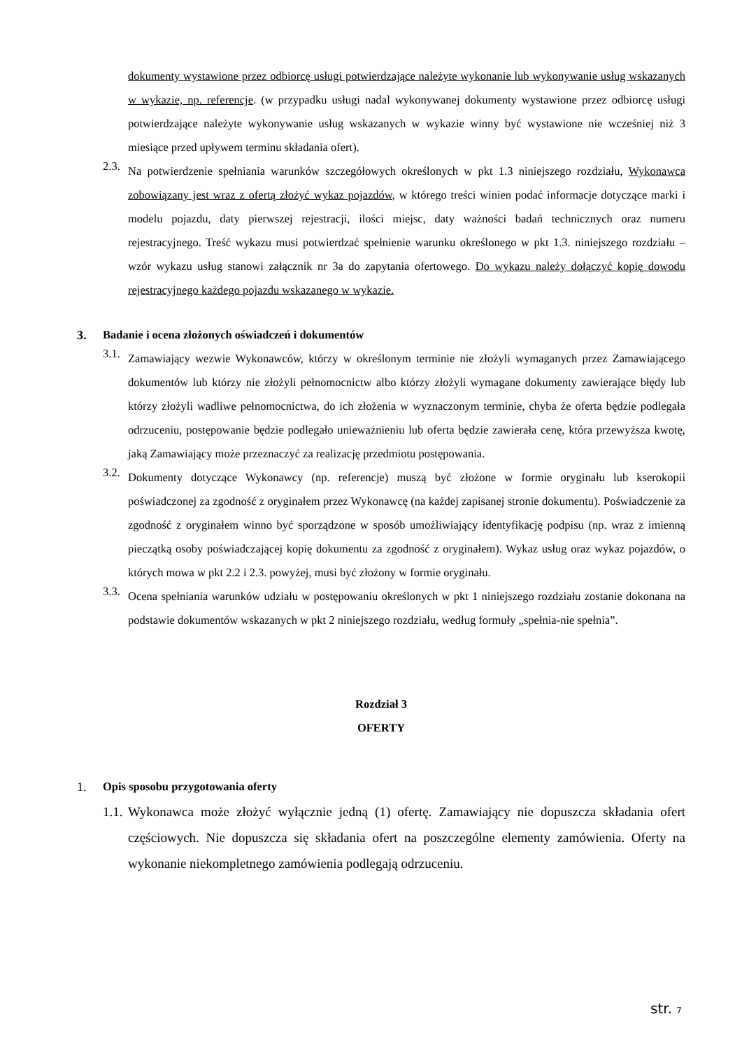dokumenty wystawione przez odbiorcę usługi potwierdzające należyte wykonanie lub wykonywanie usług wskazanych w wykazie, np. referencje. (w przypadku usługi nadal wykonywanej dokumenty wystawione przez odbiorcę usługi potwierdzające należyte wykonywanie usług wskazanych w wykazie winny być wystawione nie wcześniej niż 3 miesiące przed upływem terminu składania ofert).
2.3.
Na potwierdzenie spełniania warunków szczegółowych określonych w pkt 1.3 niniejszego rozdziału, Wykonawca zobowiązany jest wraz z ofertą złożyć wykaz pojazdów, w którego treści winien podać informacje dotyczące marki i modelu pojazdu, daty pierwszej rejestracji, ilości miejsc, daty ważności badań technicznych oraz numeru rejestracyjnego. Treść wykazu musi potwierdzać spełnienie warunku określonego w pkt 1.3. niniejszego rozdziału – wzór wykazu usług stanowi załącznik nr 3a do zapytania ofertowego. Do wykazu należy dołączyć kopię dowodu rejestracyjnego każdego pojazdu wskazanego w wykazie.
3. Badanie i ocena złożonych oświadczeń i dokumentów
3.1.
Zamawiający wezwie Wykonawców, którzy w określonym terminie nie złożyli wymaganych przez Zamawiającego dokumentów lub którzy nie złożyli pełnomocnictw albo którzy złożyli wymagane dokumenty zawierające błędy lub którzy złożyli wadliwe pełnomocnictwa, do ich złożenia w wyznaczonym terminie, chyba że oferta będzie podlegała odrzuceniu, postępowanie będzie podlegało unieważnieniu lub oferta będzie zawierała cenę, która przewyższa kwotę, jaką Zamawiający może przeznaczyć za realizację przedmiotu postępowania.
3.2.
Dokumenty dotyczące Wykonawcy (np. referencje) muszą być złożone w formie oryginału lub kserokopii poświadczonej za zgodność z oryginałem przez Wykonawcę (na każdej zapisanej stronie dokumentu). Poświadczenie za zgodność z oryginałem winno być sporządzone w sposób umożliwiający identyfikację podpisu (np. wraz z imienną pieczątką osoby poświadczającej kopię dokumentu za zgodność z oryginałem). Wykaz usług oraz wykaz pojazdów, o których mowa w pkt 2.2 i 2.3. powyżej, musi być złożony w formie oryginału.
3.3.
Ocena spełniania warunków udziału w postępowaniu określonych w pkt 1 niniejszego rozdziału zostanie dokonana na podstawie dokumentów wskazanych w pkt 2 niniejszego rozdziału, według formuły „spełnia-nie spełnia”.
Rozdział 3
OFERTY
1. Opis sposobu przygotowania oferty
1.1.
Wykonawca może złożyć wyłącznie jedną (1) ofertę. Zamawiający nie dopuszcza składania ofert częściowych. Nie dopuszcza się składania ofert na poszczególne elementy zamówienia. Oferty na wykonanie niekompletnego zamówienia podlegają odrzuceniu.
str. 7